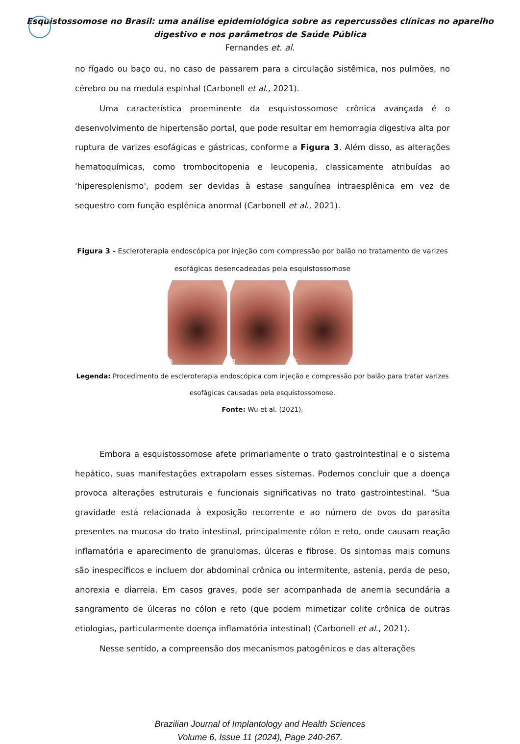Esquistossomose no Brasil: uma análise epidemiológica sobre as repercussões clínicas no aparelho
digestivo e nos parâmetros de Saúde Pública
Fernandes et. al.
no fígado ou baço ou, no caso de passarem para a circulação sistêmica, nos pulmões, no cérebro ou na medula espinhal (Carbonell et al., 2021).
Uma característica proeminente da esquistossomose crônica avançada é o desenvolvimento de hipertensão portal, que pode resultar em hemorragia digestiva alta por ruptura de varizes esofágicas e gástricas, conforme a Figura 3. Além disso, as alterações hematoquímicas, como trombocitopenia e leucopenia, classicamente atribuídas ao 'hiperesplenismo', podem ser devidas à estase sanguínea intraesplênica em vez de sequestro com função esplênica anormal (Carbonell et al., 2021).
Figura 3 - Escleroterapia endoscópica por injeção com compressão por balão no tratamento de varizes esofágicas desencadeadas pela esquistossomose
A B C
Legenda: Procedimento de escleroterapia endoscópica com injeção e compressão por balão para tratar varizes esofágicas causadas pela esquistossomose.
Fonte: Wu et al. (2021).
Embora a esquistossomose afete primariamente o trato gastrointestinal e o sistema hepático, suas manifestações extrapolam esses sistemas. Podemos concluir que a doença provoca alterações estruturais e funcionais significativas no trato gastrointestinal. "Sua gravidade está relacionada à exposição recorrente e ao número de ovos do parasita presentes na mucosa do trato intestinal, principalmente cólon e reto, onde causam reação inflamatória e aparecimento de granulomas, úlceras e fibrose. Os sintomas mais comuns são inespecíficos e incluem dor abdominal crônica ou intermitente, astenia, perda de peso, anorexia e diarreia. Em casos graves, pode ser acompanhada de anemia secundária a sangramento de úlceras no cólon e reto (que podem mimetizar colite crônica de outras etiologias, particularmente doença inflamatória intestinal) (Carbonell et al., 2021).
Nesse sentido, a compreensão dos mecanismos patogênicos e das alterações
Brazilian Journal of Implantology and Health Sciences
Volume 6, Issue 11 (2024), Page 240-267.